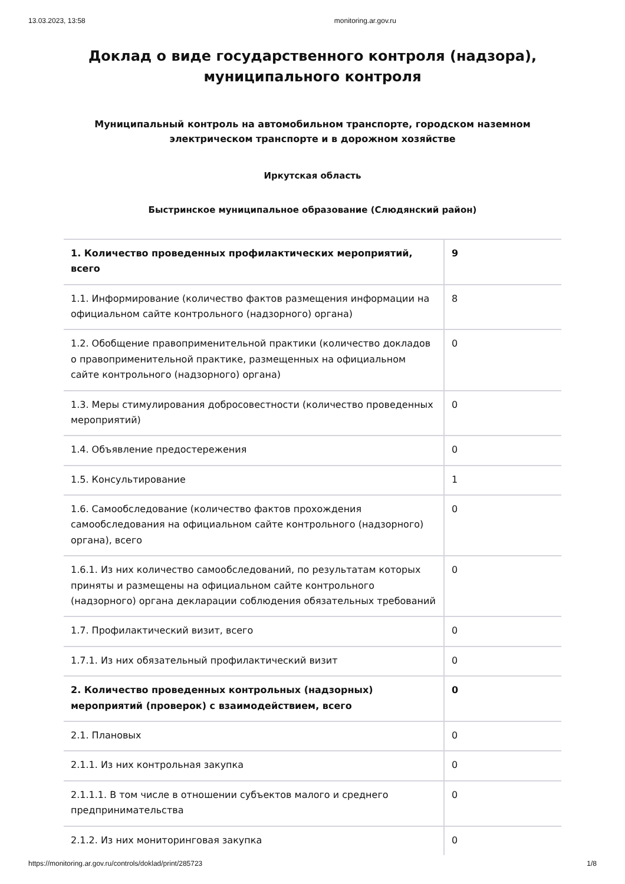13.03.2023, 13:58 monitoring.ar.gov.ru
Доклад о виде государственного контроля (надзора),
муниципального контроля
Муниципальный контроль на автомобильном транспорте, городском наземном электрическом транспорте и в дорожном хозяйстве
Иркутская область
Быстринское муниципальное образование (Слюдянский район)
| 1. Количество проведенных профилактических мероприятий, всего | 9 |
| 1.1. Информирование (количество фактов размещения информации на официальном сайте контрольного (надзорного) органа) | 8 |
| 1.2. Обобщение правоприменительной практики (количество докладов о правоприменительной практике, размещенных на официальном сайте контрольного (надзорного) органа) | 0 |
| 1.3. Меры стимулирования добросовестности (количество проведенных мероприятий) | 0 |
| 1.4. Объявление предостережения | 0 |
| 1.5. Консультирование | 1 |
| 1.6. Самообследование (количество фактов прохождения самообследования на официальном сайте контрольного (надзорного) органа), всего | 0 |
| 1.6.1. Из них количество самообследований, по результатам которых приняты и размещены на официальном сайте контрольного (надзорного) органа декларации соблюдения обязательных требований | 0 |
| 1.7. Профилактический визит, всего | 0 |
| 1.7.1. Из них обязательный профилактический визит | 0 |
| 2. Количество проведенных контрольных (надзорных) мероприятий (проверок) с взаимодействием, всего | 0 |
| 2.1. Плановых | 0 |
| 2.1.1. Из них контрольная закупка | 0 |
| 2.1.1.1. В том числе в отношении субъектов малого и среднего предпринимательства | 0 |
| 2.1.2. Из них мониторинговая закупка | 0 |
https://monitoring.ar.gov.ru/controls/doklad/print/285723 1/8